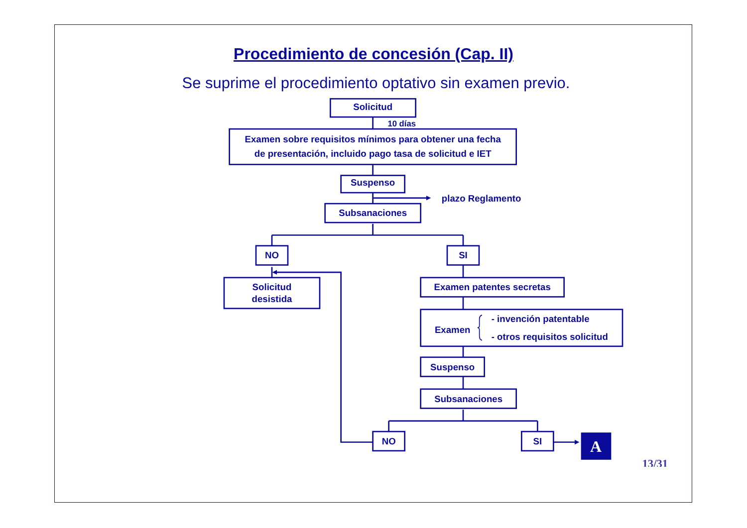Procedimiento de concesión (Cap. II)
Se suprime el procedimiento optativo sin examen previo.
Solicitud
10 días
Examen sobre requisitos mínimos para obtener una fecha
de presentación, incluido pago tasa de solicitud e IET
Suspenso
plazo Reglamento
Subsanaciones
NO
SI
Solicitud
desistida
Examen patentes secretas
Examen
- invención patentable
- otros requisitos solicitud
Suspenso
Subsanaciones
NO
SI
A
13/31